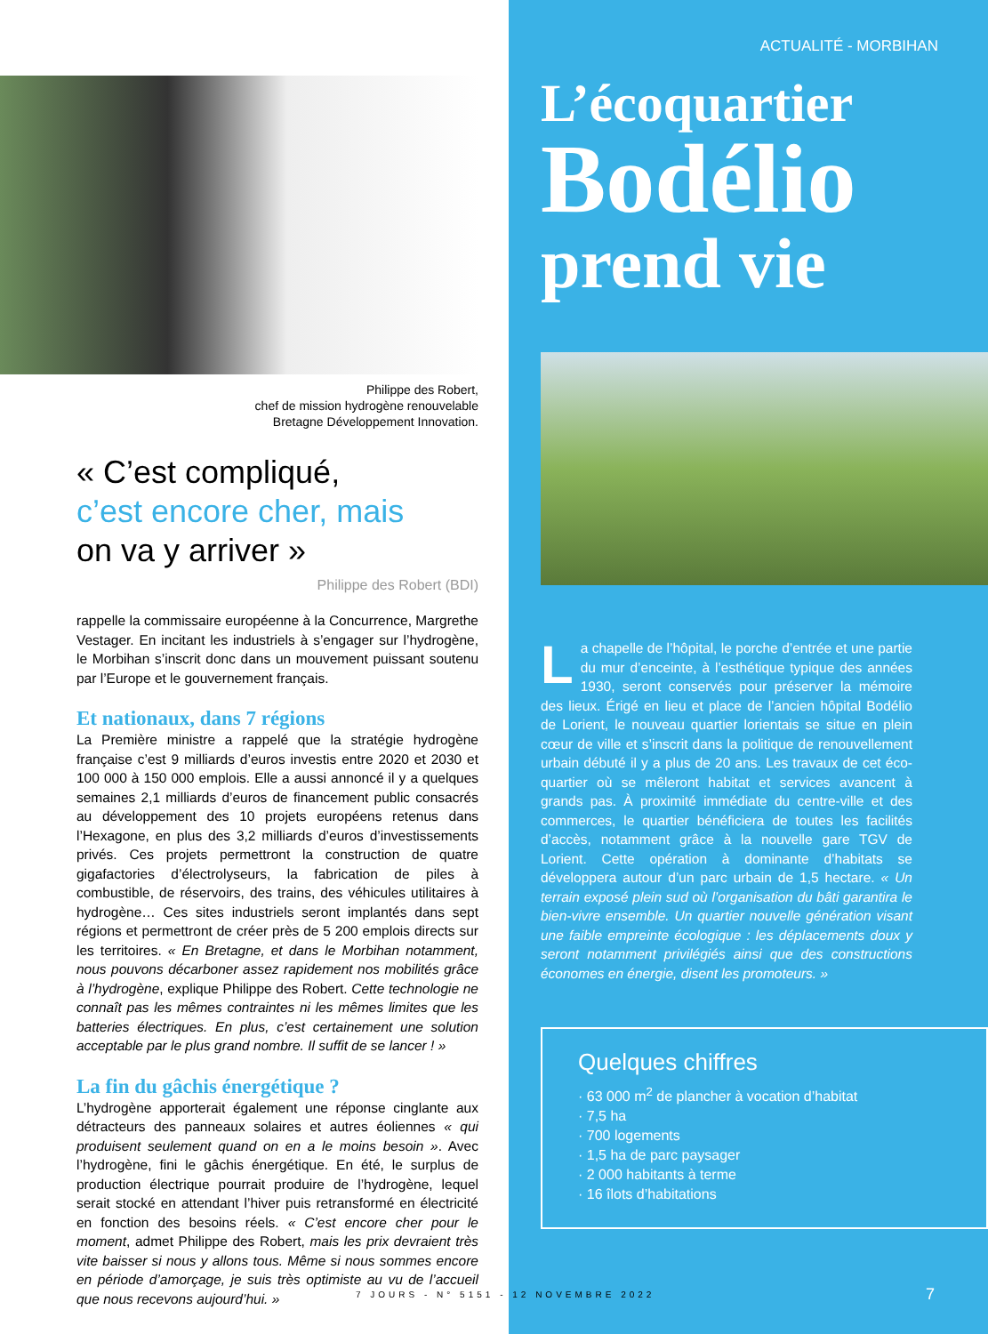Philippe des Robert,
chef de mission hydrogène renouvelable
Bretagne Développement Innovation.
« C’est compliqué,
c’est encore cher, mais
on va y arriver »
Philippe des Robert (BDI)
rappelle la commissaire européenne à la Concurrence, Margrethe Vestager. En incitant les industriels à s’engager sur l’hydrogène, le Morbihan s’inscrit donc dans un mouvement puissant soutenu par l’Europe et le gouvernement français.
Et nationaux, dans 7 régions
La Première ministre a rappelé que la stratégie hydrogène française c’est 9 milliards d’euros investis entre 2020 et 2030 et 100 000 à 150 000 emplois. Elle a aussi annoncé il y a quelques semaines 2,1 milliards d’euros de financement public consacrés au développement des 10 projets européens retenus dans l’Hexagone, en plus des 3,2 milliards d’euros d’investissements privés. Ces projets permettront la construction de quatre gigafactories d’électrolyseurs, la fabrication de piles à combustible, de réservoirs, des trains, des véhicules utilitaires à hydrogène… Ces sites industriels seront implantés dans sept régions et permettront de créer près de 5 200 emplois directs sur les territoires. « En Bretagne, et dans le Morbihan notamment, nous pouvons décarboner assez rapidement nos mobilités grâce à l’hydrogène, explique Philippe des Robert. Cette technologie ne connaît pas les mêmes contraintes ni les mêmes limites que les batteries électriques. En plus, c’est certainement une solution acceptable par le plus grand nombre. Il suffit de se lancer ! »
La fin du gâchis énergétique ?
L’hydrogène apporterait également une réponse cinglante aux détracteurs des panneaux solaires et autres éoliennes « qui produisent seulement quand on en a le moins besoin ». Avec l’hydrogène, fini le gâchis énergétique. En été, le surplus de production électrique pourrait produire de l’hydrogène, lequel serait stocké en attendant l’hiver puis retransformé en électricité en fonction des besoins réels. « C’est encore cher pour le moment, admet Philippe des Robert, mais les prix devraient très vite baisser si nous y allons tous. Même si nous sommes encore en période d’amorçage, je suis très optimiste au vu de l’accueil que nous recevons aujourd’hui. »
ACTUALITÉ - MORBIHAN
L’écoquartier
Bodélio
prend vie
La chapelle de l’hôpital, le porche d’entrée et une partie du mur d’enceinte, à l’esthétique typique des années 1930, seront conservés pour préserver la mémoire des lieux. Érigé en lieu et place de l’ancien hôpital Bodélio de Lorient, le nouveau quartier lorientais se situe en plein cœur de ville et s’inscrit dans la politique de renouvellement urbain débuté il y a plus de 20 ans. Les travaux de cet éco-quartier où se mêleront habitat et services avancent à grands pas. À proximité immédiate du centre-ville et des commerces, le quartier bénéficiera de toutes les facilités d’accès, notamment grâce à la nouvelle gare TGV de Lorient. Cette opération à dominante d’habitats se développera autour d’un parc urbain de 1,5 hectare. « Un terrain exposé plein sud où l’organisation du bâti garantira le bien-vivre ensemble. Un quartier nouvelle génération visant une faible empreinte écologique : les déplacements doux y seront notamment privilégiés ainsi que des constructions économes en énergie, disent les promoteurs. »
Quelques chiffres
· 63 000 m<sup>2</sup> de plancher à vocation d’habitat
· 7,5 ha
· 700 logements
· 1,5 ha de parc paysager
· 2 000 habitants à terme
· 16 îlots d’habitations
7
7 JOURS - N° 5151 - 12 NOVEMBRE 2022